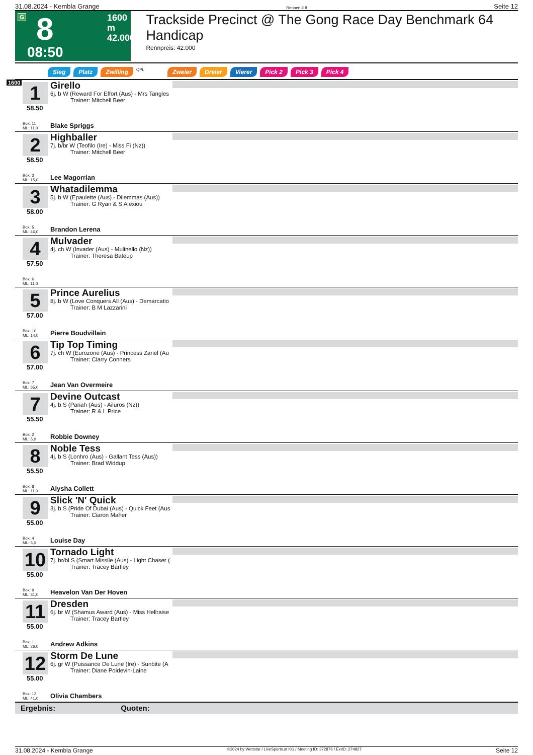31.08.2024 - Kembla Grange Rennen # 8 Seite 12
G 8 1600 m
42.000
08:50
Trackside Precinct @ The Gong Race Day Benchmark 64 Handicap
Rennpreis: 42.000
Sieg Platz Zwilling QPL Zweier Dreier Vierer Pick 2 Pick 3 Pick 4
1600
1
58.50
Box: 11
ML: 11,0
Girello
6j. b W (Reward For Effort (Aus) - Mrs Tangles
Trainer: Mitchell Beer
Blake Spriggs
2
58.50
Box: 3
ML: 15,0
Highballer
7j. b/br W (Teofilo (Ire) - Miss Fi (Nz))
Trainer: Mitchell Beer
Lee Magorrian
3
58.00
Box: 5
ML: 46,0
Whatadilemma
5j. b W (Epaulette (Aus) - Dilemmas (Aus))
Trainer: G Ryan & S Alexiou
Brandon Lerena
4
57.50
Box: 6
ML: 11,0
Mulvader
4j. ch W (Invader (Aus) - Mulinello (Nz))
Trainer: Theresa Bateup
5
57.00
Box: 10
ML: 14,0
Prince Aurelius
8j. b W (Love Conquers All (Aus) - Demarcatio
Trainer: B M Lazzarini
Pierre Boudvillain
6
57.00
Box: 7
ML: 65,0
Tip Top Timing
7j. ch W (Eurozone (Aus) - Princess Zariel (Au
Trainer: Clarry Conners
Jean Van Overmeire
7
55.50
Box: 2
ML: 6,0
Devine Outcast
4j. b S (Pariah (Aus) - Ailuros (Nz))
Trainer: R & L Price
Robbie Downey
8
55.50
Box: 8
ML: 11,0
Noble Tess
4j. b S (Lonhro (Aus) - Gallant Tess (Aus))
Trainer: Brad Widdup
Alysha Collett
9
55.00
Box: 4
ML: 6,0
Slick 'N' Quick
3j. b S (Pride Of Dubai (Aus) - Quick Feet (Aus
Trainer: Ciaron Maher
Louise Day
10
55.00
Box: 9
ML: 31,0
Tornado Light
7j. br/bl S (Smart Missile (Aus) - Light Chaser (
Trainer: Tracey Bartley
Heavelon Van Der Hoven
11
55.00
Box: 1
ML: 26,0
Dresden
6j. br W (Shamus Award (Aus) - Miss Hellraise
Trainer: Tracey Bartley
Andrew Adkins
12
55.00
Box: 12
ML: 41,0
Storm De Lune
6j. gr W (Puissance De Lune (Ire) - Sunbite (A
Trainer: Diane Poidevin-Laine
Olivia Chambers
Ergebnis: Quoten:
31.08.2024 - Kembla Grange ©2024 by Wettstar / LiveSports.at KG / Meeting ID: 372876 / ExtID: 274827 Seite 12